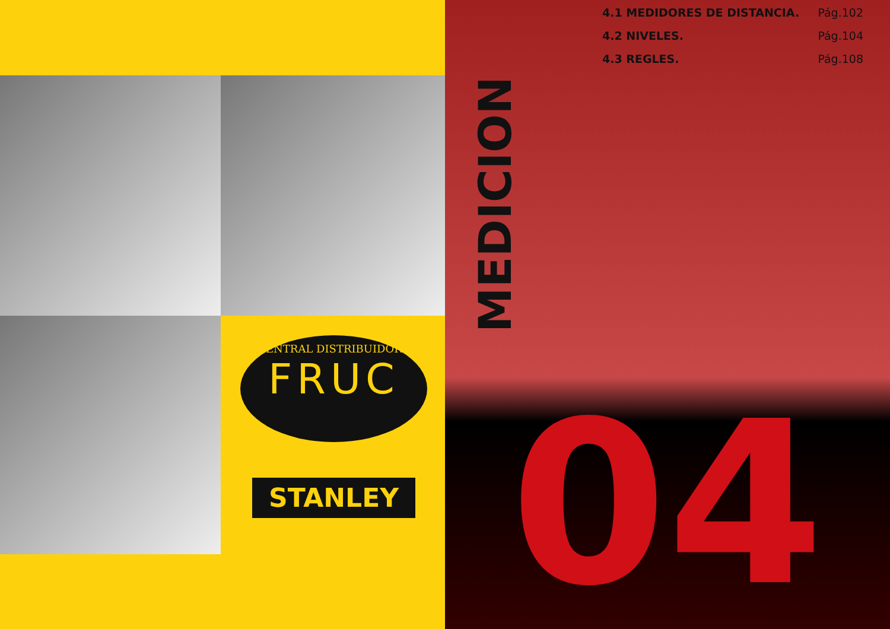CENTRAL DISTRIBUIDORA
FRUC
STANLEY
4.1 MEDIDORES DE DISTANCIA. Pág.102
4.2 NIVELES. Pág.104
4.3 REGLES. Pág.108
MEDICION
04